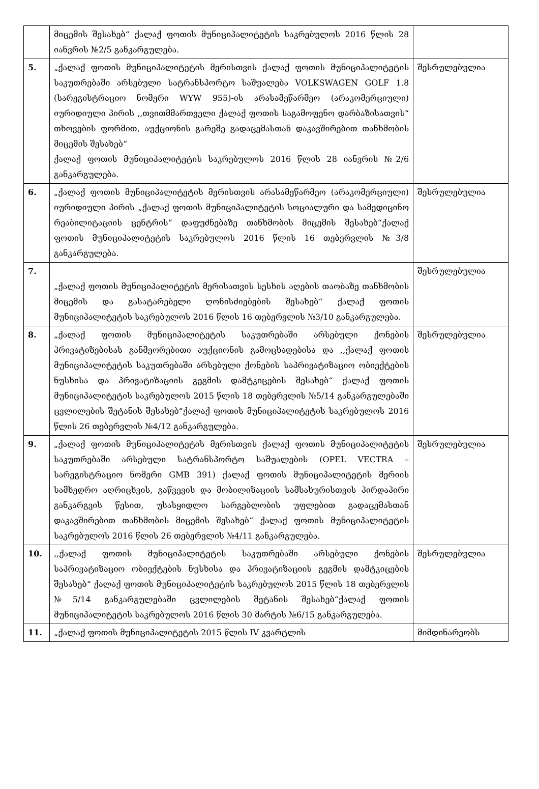| | მიცემის შესახებ“ ქალაქ ფოთის მუნიციპალიტეტის საკრებულოს 2016 წლის 28 იანვრის №2/5 განკარგულება. | |
| 5. | „ქალაქ ფოთის მუნიციპალიტეტის მერისთვის ქალაქ ფოთის მუნიციპალიტეტის საკუთრებაში არსებული სატრანსპორტო საშუალება VOLKSWAGEN GOLF 1.8 (სარეგისტრაციო ნომერი WYW 955)-ის არასამეწარმეო (არაკომერციული) იურიდიული პირის ,,თვითმმართველი ქალაქ ფოთის საგამოფენო დარბაზისათვის“ თხოვების ფორმით, აუქციონის გარეშე გადაცემასთან დაკავშირებით თანხმობის მიცემის შესახებ“ ქალაქ ფოთის მუნიციპალიტეტის საკრებულოს 2016 წლის 28 იანვრის №2/6 განკარგულება. | შესრულებულია |
| 6. | „ქალაქ ფოთის მუნიციპალიტეტის მერისთვის არასამეწარმეო (არაკომერციული) იურიდიული პირის „ქალაქ ფოთის მუნიციპალიტეტის სოციალური და სამედიცინო რეაბილიტაციის ცენტრის“ დაფუძნებაზე თანხმობის მიცემის შესახებ“ქალაქ ფოთის მუნიციპალიტეტის საკრებულოს 2016 წლის 16 თებერვლის №3/8 განკარგულება. | შესრულებულია |
| 7. | „ქალაქ ფოთის მუნიციპალიტეტის მერისათვის სესხის აღების თაობაზე თანხმობის მიცემის და გასატარებელი ღონისძიებების შესახებ“ ქალაქ ფოთის მუნიციპალიტეტის საკრებულოს 2016 წლის 16 თებერვლის №3/10 განკარგულება. | შესრულებულია |
| 8. | „ქალაქ ფოთის მუნიციპალიტეტის საკუთრებაში არსებული ქონების პრივატიზებისას განმეორებითი აუქციონის გამოცხადებისა და ,,ქალაქ ფოთის მუნიციპალიტეტის საკუთრებაში არსებული ქონების საპრივატიზაციო ობიექტების ნუსხისა და პრივატიზაციის გეგმის დამტკიცების შესახებ“ ქალაქ ფოთის მუნიციპალიტეტის საკრებულოს 2015 წლის 18 თებერვლის №5/14 განკარგულებაში ცვლილების შეტანის შესახებ“ქალაქ ფოთის მუნიციპალიტეტის საკრებულოს 2016 წლის 26 თებერვლის №4/12 განკარგულება. | შესრულებულია |
| 9. | „ქალაქ ფოთის მუნიციპალიტეტის მერისთვის ქალაქ ფოთის მუნიციპალიტეტის საკუთრებაში არსებული სატრანსპორტო საშუალების (OPEL VECTRA – სარეგისტრაციო ნომერი GMB 391) ქალაქ ფოთის მუნიციპალიტეტის მერიის სამხედრო აღრიცხვის, გაწვევის და მობილიზაციის სამსახურისთვის პირდაპირი განკარგვის წესით, უსასყიდლო სარგებლობის უფლებით გადაცემასთან დაკავშირებით თანხმობის მიცემის შესახებ“ ქალაქ ფოთის მუნიციპალიტეტის საკრებულოს 2016 წლის 26 თებერვლის №4/11 განკარგულება. | შესრულებულია |
| 10. | ,,ქალაქ ფოთის მუნიციპალიტეტის საკუთრებაში არსებული ქონების საპრივატიზაციო ობიექტების ნუსხისა და პრივატიზაციის გეგმის დამტკიცების შესახებ“ ქალაქ ფოთის მუნიციპალიტეტის საკრებულოს 2015 წლის 18 თებერვლის №5/14 განკარგულებაში ცვლილების შეტანის შესახებ“ქალაქ ფოთის მუნიციპალიტეტის საკრებულოს 2016 წლის 30 მარტის №6/15 განკარგულება. | შესრულებულია |
| 11. | „ქალაქ ფოთის მუნიციპალიტეტის 2015 წლის IV კვარტლის | მიმდინარეობს |